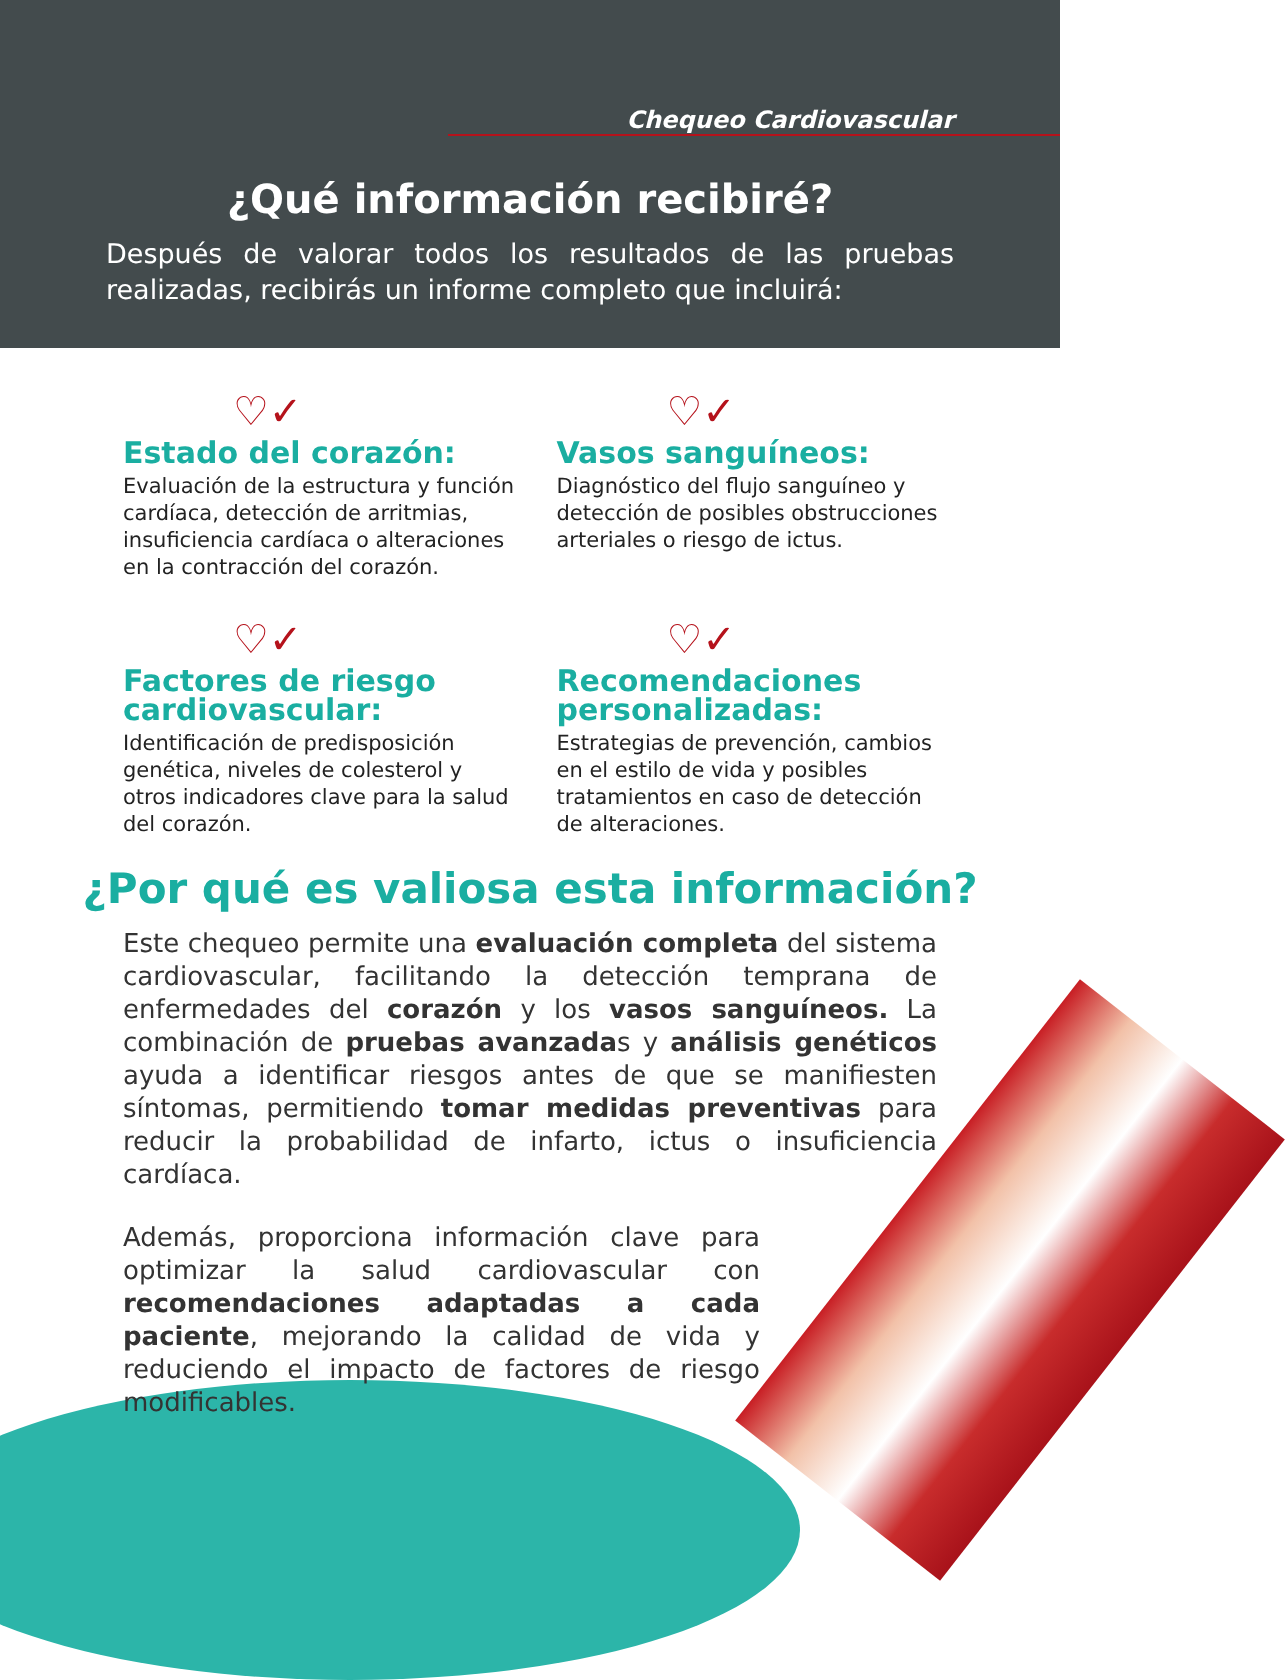Chequeo Cardiovascular
¿Qué información recibiré?
Después de valorar todos los resultados de las pruebas realizadas, recibirás un informe completo que incluirá:
♡✓
Estado del corazón:
Evaluación de la estructura y función cardíaca, detección de arritmias, insuficiencia cardíaca o alteraciones en la contracción del corazón.
♡✓
Vasos sanguíneos:
Diagnóstico del flujo sanguíneo y detección de posibles obstrucciones arteriales o riesgo de ictus.
♡✓
Factores de riesgo cardiovascular:
Identificación de predisposición genética, niveles de colesterol y otros indicadores clave para la salud del corazón.
♡✓
Recomendaciones personalizadas:
Estrategias de prevención, cambios en el estilo de vida y posibles tratamientos en caso de detección de alteraciones.
¿Por qué es valiosa esta información?
Este chequeo permite una evaluación completa del sistema cardiovascular, facilitando la detección temprana de enfermedades del corazón y los vasos sanguíneos. La combinación de pruebas avanzadas y análisis genéticos ayuda a identificar riesgos antes de que se manifiesten síntomas, permitiendo tomar medidas preventivas para reducir la probabilidad de infarto, ictus o insuficiencia cardíaca.
Además, proporciona información clave para optimizar la salud cardiovascular con recomendaciones adaptadas a cada paciente, mejorando la calidad de vida y reduciendo el impacto de factores de riesgo modificables.